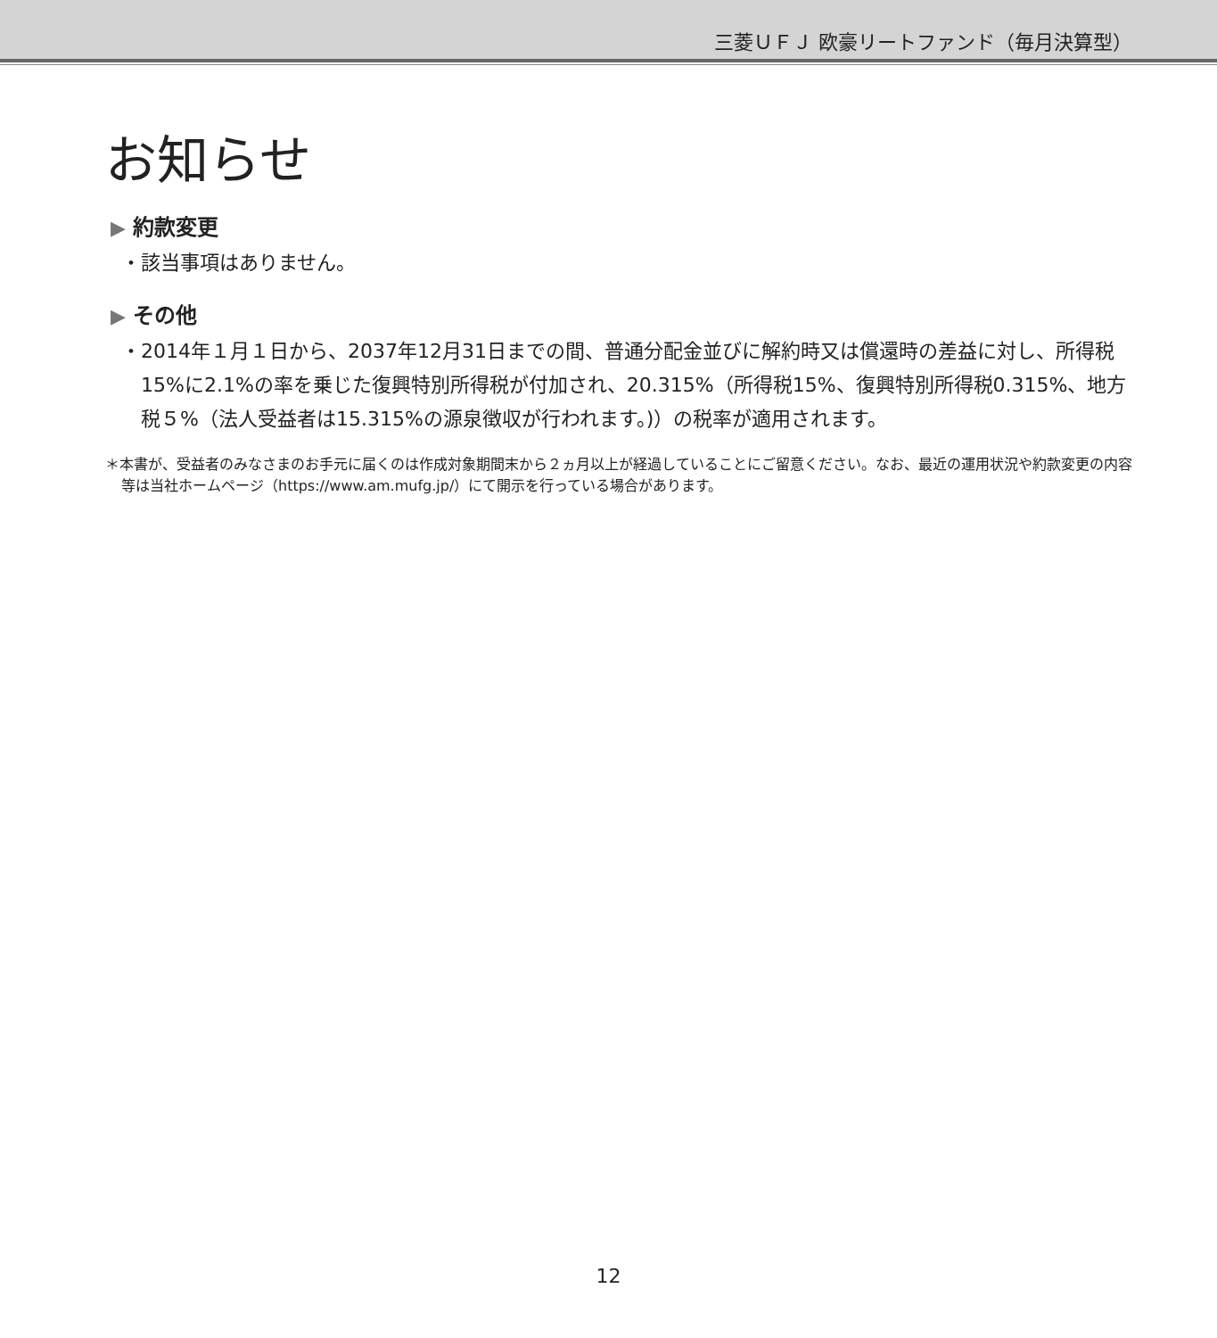三菱ＵＦＪ 欧豪リートファンド（毎月決算型）
お知らせ
▶ 約款変更
・該当事項はありません。
▶ その他
・2014年１月１日から、2037年12月31日までの間、普通分配金並びに解約時又は償還時の差益に対し、所得税15%に2.1%の率を乗じた復興特別所得税が付加され、20.315%（所得税15%、復興特別所得税0.315%、地方税５%（法人受益者は15.315%の源泉徴収が行われます。)）の税率が適用されます。
＊本書が、受益者のみなさまのお手元に届くのは作成対象期間末から２ヵ月以上が経過していることにご留意ください。なお、最近の運用状況や約款変更の内容等は当社ホームページ（https://www.am.mufg.jp/）にて開示を行っている場合があります。
12